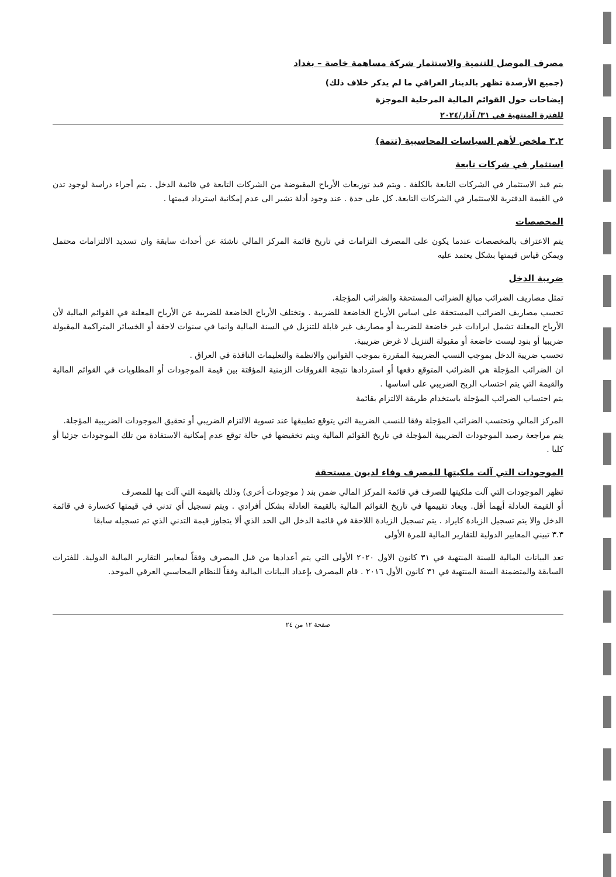مصرف الموصل للتنمية والاستثمار شركة مساهمة خاصة – بغداد
(جميع الأرصدة تظهر بالدينار العراقي ما لم يذكر خلاف ذلك)
إيضاحات حول القوائم المالية المرحلية الموجزة
للفترة المنتهية في ٣١/ آذار/٢٠٢٤
٣.٢ ملخص لأهم السياسات المحاسبية (تتمة)
استثمار في شركات تابعة
يتم قيد الاستثمار في الشركات التابعة بالكلفة . ويتم قيد توزيعات الأرباح المقبوضة من الشركات التابعة في قائمة الدخل . يتم أجراء دراسة لوجود تدن في القيمة الدفترية للاستثمار في الشركات التابعة. كل على حدة . عند وجود أدلة تشير الى عدم إمكانية استرداد قيمتها .
المخصصات
يتم الاعتراف بالمخصصات عندما يكون على المصرف التزامات في تاريخ قائمة المركز المالي ناشئة عن أحداث سابقة وان تسديد الالتزامات محتمل ويمكن قياس قيمتها بشكل يعتمد عليه
ضريبة الدخل
تمثل مصاريف الضرائب مبالغ الضرائب المستحقة والضرائب المؤجلة.
تحسب مصاريف الضرائب المستحقة على اساس الأرباح الخاضعة للضريبة . وتختلف الأرباح الخاضعة للضريبة عن الأرباح المعلنة في القوائم المالية لأن الأرباح المعلنة تشمل ايرادات غير خاضعة للضريبة أو مصاريف غير قابلة للتنزيل في السنة المالية وانما في سنوات لاحقة أو الخسائر المتراكمة المقبولة ضريبيا أو بنود ليست خاضعة أو مقبولة التنزيل لا غرض ضريبية.
تحسب ضريبة الدخل بموجب النسب الضريبية المقررة بموجب القوانين والانظمة والتعليمات النافذة في العراق .
ان الضرائب المؤجلة هي الضرائب المتوقع دفعها أو استردادها نتيجة الفروقات الزمنية المؤقتة بين قيمة الموجودات أو المطلوبات في القوائم المالية والقيمة التي يتم احتساب الربح الضريبي على اساسها .
يتم احتساب الضرائب المؤجلة باستخدام طريقة الالتزام بقائمة
المركز المالي وتحتسب الضرائب المؤجلة وفقا للنسب الضريبة التي يتوقع تطبيقها عند تسوية الالتزام الضريبي أو تحقيق الموجودات الضريبية المؤجلة.
يتم مراجعة رصيد الموجودات الضريبية المؤجلة في تاريخ القوائم المالية ويتم تخفيضها في حالة توقع عدم إمكانية الاستفادة من تلك الموجودات جزئيا أو كليا .
الموجودات التي آلت ملكيتها للمصرف وفاء لديون مستحقة
تظهر الموجودات التي آلت ملكيتها للصرف في قائمة المركز المالي ضمن بند ( موجودات أخرى) وذلك بالقيمة التي آلت بها للمصرف
أو القيمة العادلة أيهما أقل. ويعاد تقييمها في تاريخ القوائم المالية بالقيمة العادلة بشكل أفرادي . ويتم تسجيل أي تدني في قيمتها كخسارة في قائمة الدخل والا يتم تسجيل الزيادة كايراد . يتم تسجيل الزيادة اللاحقة في قائمة الدخل الى الحد الذي ألا يتجاوز قيمة التدني الذي تم تسجيله سابقا
٣.٣ تبيني المعايير الدولية للتقارير المالية للمرة الأولى
تعد البيانات المالية للسنة المنتهية في ٣١ كانون الاول ٢٠٢٠ الأولى التي يتم أعدادها من قبل المصرف وفقاً لمعايير التقارير المالية الدولية. للفترات السابقة والمتضمنة السنة المنتهية في ٣١ كانون الأول ٢٠١٦ . قام المصرف بإعداد البيانات المالية وفقاً للنظام المحاسبي العرقي الموحد.
صفحة ١٢ من ٢٤